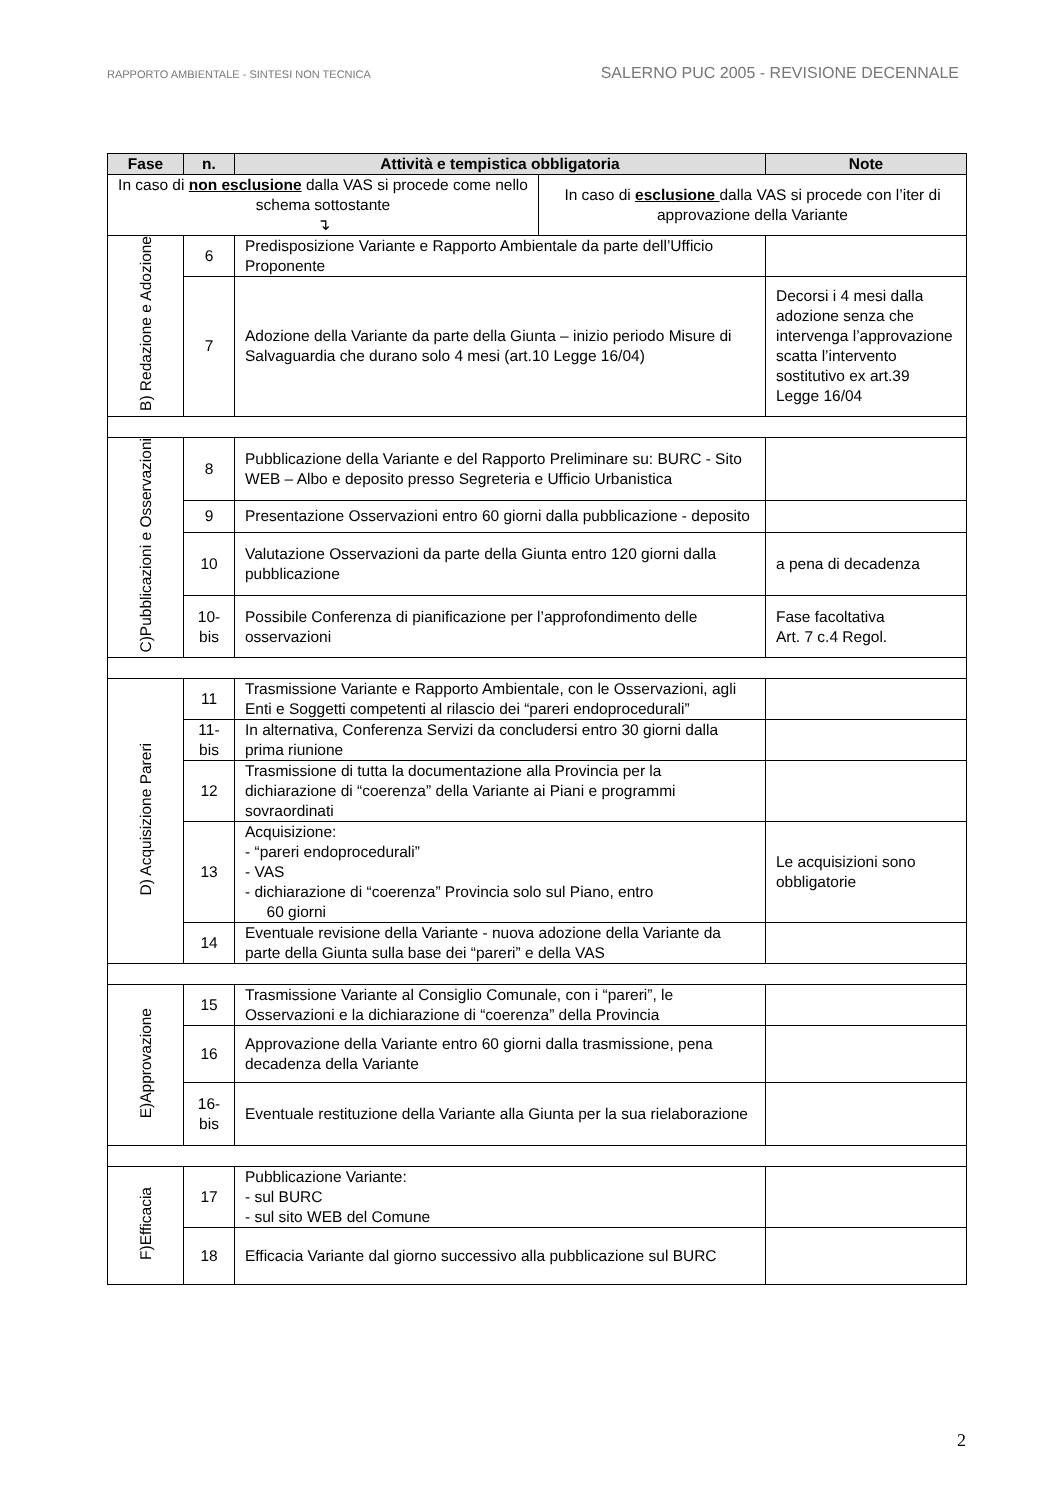RAPPORTO AMBIENTALE - SINTESI NON TECNICA SALERNO PUC 2005 - REVISIONE DECENNALE
| Fase | n. | Attività e tempistica obbligatoria | Note |
| --- | --- | --- | --- |
| In caso di non esclusione dalla VAS si procede come nello schema sottostante ↴ In caso di esclusione dalla VAS si procede con l’iter di approvazione della Variante | | | |
| B) Redazione e Adozione | 6 | Predisposizione Variante e Rapporto Ambientale da parte dell’Ufficio Proponente | |
| | 7 | Adozione della Variante da parte della Giunta – inizio periodo Misure di Salvaguardia che durano solo 4 mesi (art.10 Legge 16/04) | Decorsi i 4 mesi dalla adozione senza che intervenga l’approvazione scatta l’intervento sostitutivo ex art.39 Legge 16/04 |
| C)Pubblicazioni e Osservazioni | 8 | Pubblicazione della Variante e del Rapporto Preliminare su: BURC - Sito WEB – Albo e deposito presso Segreteria e Ufficio Urbanistica | |
| | 9 | Presentazione Osservazioni entro 60 giorni dalla pubblicazione - deposito | |
| | 10 | Valutazione Osservazioni da parte della Giunta entro 120 giorni dalla pubblicazione | a pena di decadenza |
| | 10-bis | Possibile Conferenza di pianificazione per l’approfondimento delle osservazioni | Fase facoltativa Art. 7 c.4 Regol. |
| D) Acquisizione Pareri | 11 | Trasmissione Variante e Rapporto Ambientale, con le Osservazioni, agli Enti e Soggetti competenti al rilascio dei “pareri endoprocedurali” | |
| | 11-bis | In alternativa, Conferenza Servizi da concludersi entro 30 giorni dalla prima riunione | |
| | 12 | Trasmissione di tutta la documentazione alla Provincia per la dichiarazione di “coerenza” della Variante ai Piani e programmi sovraordinati | |
| | 13 | Acquisizione: - “pareri endoprocedurali” - VAS - dichiarazione di “coerenza” Provincia solo sul Piano, entro 60 giorni | Le acquisizioni sono obbligatorie |
| | 14 | Eventuale revisione della Variante - nuova adozione della Variante da parte della Giunta sulla base dei “pareri” e della VAS | |
| E)Approvazione | 15 | Trasmissione Variante al Consiglio Comunale, con i “pareri”, le Osservazioni e la dichiarazione di “coerenza” della Provincia | |
| | 16 | Approvazione della Variante entro 60 giorni dalla trasmissione, pena decadenza della Variante | |
| | 16- bis | Eventuale restituzione della Variante alla Giunta per la sua rielaborazione | |
| F)Efficacia | 17 | Pubblicazione Variante: - sul BURC - sul sito WEB del Comune | |
| | 18 | Efficacia Variante dal giorno successivo alla pubblicazione sul BURC | |
2